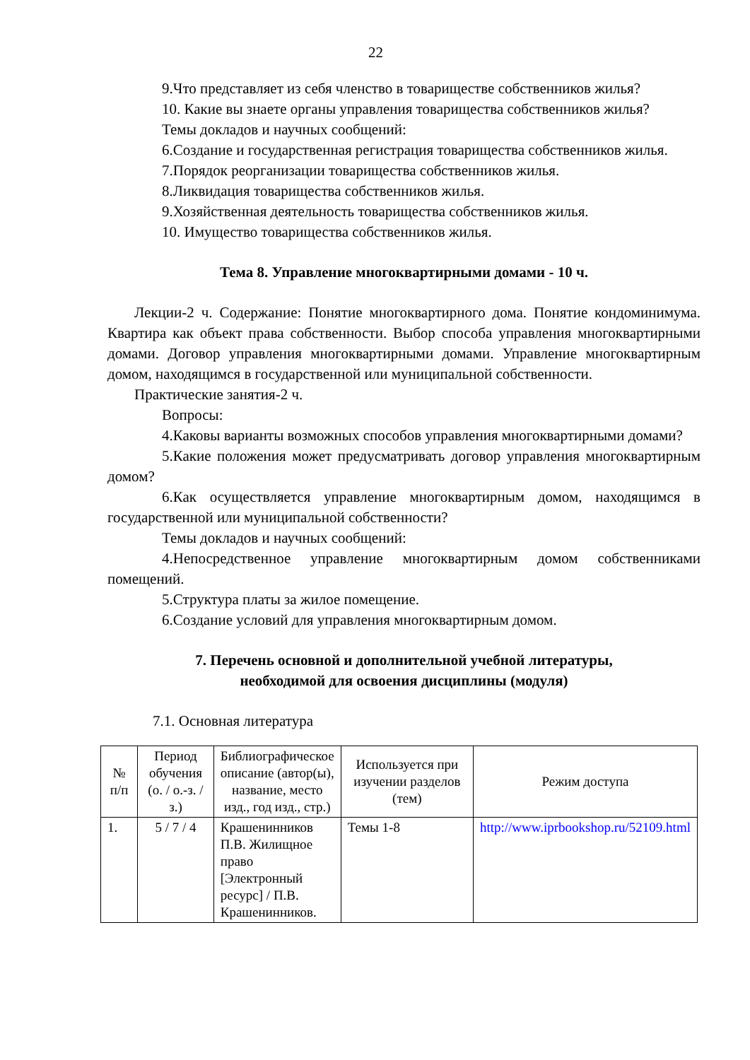22
9.Что представляет из себя членство в товариществе собственников жилья?
10. Какие вы знаете органы управления товарищества собственников жилья?
Темы докладов и научных сообщений:
6.Создание и государственная регистрация товарищества собственников жилья.
7.Порядок реорганизации товарищества собственников жилья.
8.Ликвидация товарищества собственников жилья.
9.Хозяйственная деятельность товарищества собственников жилья.
10. Имущество товарищества собственников жилья.
Тема 8. Управление многоквартирными домами - 10 ч.
Лекции-2 ч. Содержание: Понятие многоквартирного дома. Понятие кондоминимума. Квартира как объект права собственности. Выбор способа управления многоквартирными домами. Договор управления многоквартирными домами. Управление многоквартирным домом, находящимся в государственной или муниципальной собственности.
Практические занятия-2 ч.
Вопросы:
4.Каковы варианты возможных способов управления многоквартирными домами?
5.Какие положения может предусматривать договор управления многоквартирным домом?
6.Как осуществляется управление многоквартирным домом, находящимся в государственной или муниципальной собственности?
Темы докладов и научных сообщений:
4.Непосредственное управление многоквартирным домом собственниками помещений.
5.Структура платы за жилое помещение.
6.Создание условий для управления многоквартирным домом.
7. Перечень основной и дополнительной учебной литературы,
необходимой для освоения дисциплины (модуля)
7.1. Основная литература
| № п/п | Период обучения (о. / о.-з. /з.) | Библиографическое описание (автор(ы), название, место изд., год изд., стр.) | Используется при изучении разделов (тем) | Режим доступа |
| --- | --- | --- | --- | --- |
| 1. | 5 / 7 / 4 | Крашенинников П.В. Жилищное право [Электронный ресурс] / П.В. Крашенинников. | Темы 1-8 | http://www.iprbookshop.ru/52109.html |